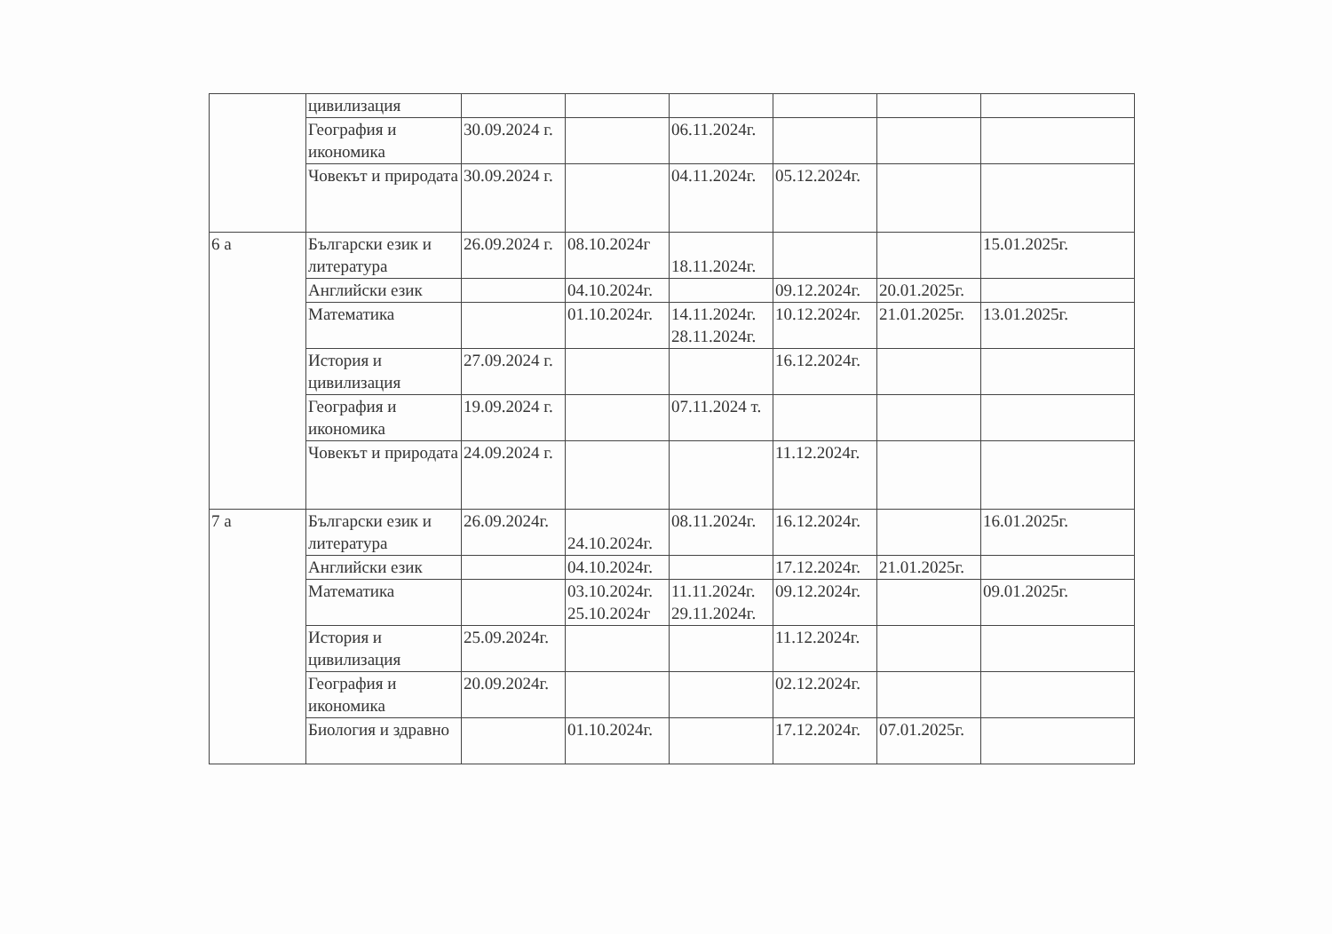| | цивилизация | | | | | | |
| | География и икономика | 30.09.2024 г. | | 06.11.2024г. | | | |
| | Човекът и природата | 30.09.2024 г. | | 04.11.2024г. | 05.12.2024г. | | |
| 6 а | Български език и литература | 26.09.2024 г. | 08.10.2024г | 18.11.2024г. | | | 15.01.2025г. |
| | Английски език | | 04.10.2024г. | | 09.12.2024г. | 20.01.2025г. | |
| | Математика | | 01.10.2024г. | 14.11.2024г. 28.11.2024г. | 10.12.2024г. | 21.01.2025г. | 13.01.2025г. |
| | История и цивилизация | 27.09.2024 г. | | | 16.12.2024г. | | |
| | География и икономика | 19.09.2024 г. | | 07.11.2024 т. | | | |
| | Човекът и природата | 24.09.2024 г. | | | 11.12.2024г. | | |
| 7 а | Български език и литература | 26.09.2024г. | 24.10.2024г. | 08.11.2024г. | 16.12.2024г. | | 16.01.2025г. |
| | Английски език | | 04.10.2024г. | | 17.12.2024г. | 21.01.2025г. | |
| | Математика | | 03.10.2024г. 25.10.2024г | 11.11.2024г. 29.11.2024г. | 09.12.2024г. | | 09.01.2025г. |
| | История и цивилизация | 25.09.2024г. | | | 11.12.2024г. | | |
| | География и икономика | 20.09.2024г. | | | 02.12.2024г. | | |
| | Биология и здравно | | 01.10.2024г. | | 17.12.2024г. | 07.01.2025г. | |